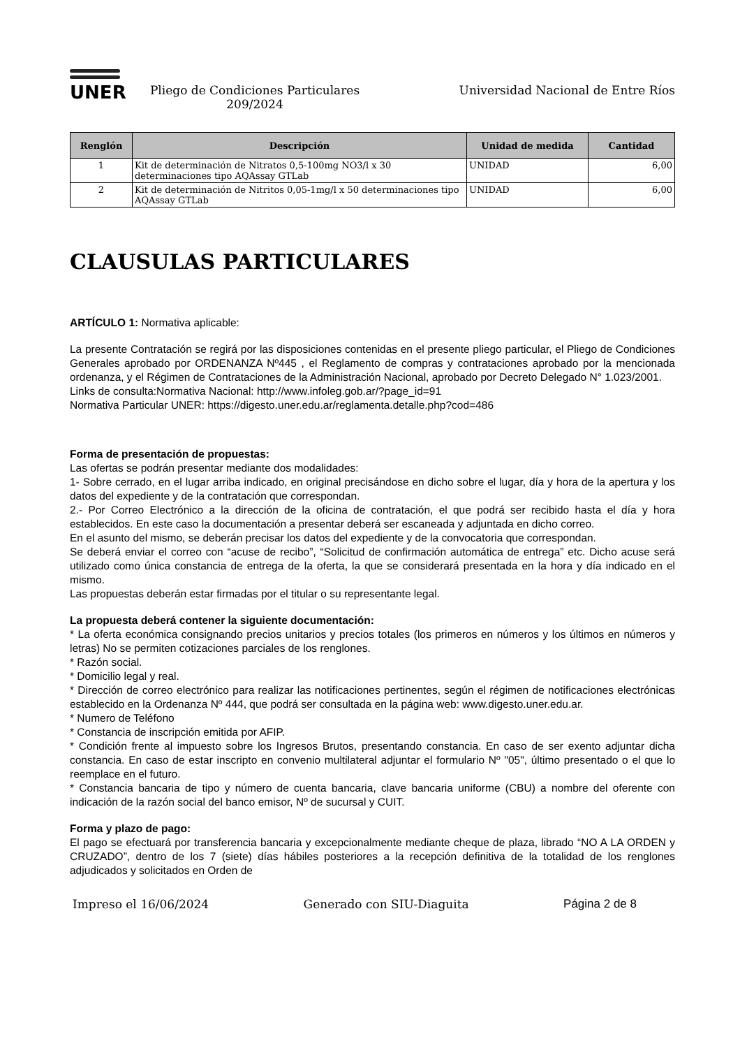UNER
Pliego de Condiciones Particulares
209/2024
Universidad Nacional de Entre Ríos
| Renglón | Descripción | Unidad de medida | Cantidad |
| --- | --- | --- | --- |
| 1 | Kit de determinación de Nitratos 0,5-100mg NO3/l x 30 determinaciones tipo AQAssay GTLab | UNIDAD | 6,00 |
| 2 | Kit de determinación de Nitritos 0,05-1mg/l x 50 determinaciones tipo AQAssay GTLab | UNIDAD | 6,00 |
CLAUSULAS PARTICULARES
ARTÍCULO 1: Normativa aplicable:
La presente Contratación se regirá por las disposiciones contenidas en el presente pliego particular, el Pliego de Condiciones Generales aprobado por ORDENANZA Nº445 , el Reglamento de compras y contrataciones aprobado por la mencionada ordenanza, y el Régimen de Contrataciones de la Administración Nacional, aprobado por Decreto Delegado N° 1.023/2001.
Links de consulta:Normativa Nacional: http://www.infoleg.gob.ar/?page_id=91
Normativa Particular UNER: https://digesto.uner.edu.ar/reglamenta.detalle.php?cod=486
Forma de presentación de propuestas:
Las ofertas se podrán presentar mediante dos modalidades:
1- Sobre cerrado, en el lugar arriba indicado, en original precisándose en dicho sobre el lugar, día y hora de la apertura y los datos del expediente y de la contratación que correspondan.
2.- Por Correo Electrónico a la dirección de la oficina de contratación, el que podrá ser recibido hasta el día y hora establecidos. En este caso la documentación a presentar deberá ser escaneada y adjuntada en dicho correo.
En el asunto del mismo, se deberán precisar los datos del expediente y de la convocatoria que correspondan.
Se deberá enviar el correo con “acuse de recibo”, “Solicitud de confirmación automática de entrega” etc. Dicho acuse será utilizado como única constancia de entrega de la oferta, la que se considerará presentada en la hora y día indicado en el mismo.
Las propuestas deberán estar firmadas por el titular o su representante legal.
La propuesta deberá contener la siguiente documentación:
* La oferta económica consignando precios unitarios y precios totales (los primeros en números y los últimos en números y letras) No se permiten cotizaciones parciales de los renglones.
* Razón social.
* Domicilio legal y real.
* Dirección de correo electrónico para realizar las notificaciones pertinentes, según el régimen de notificaciones electrónicas establecido en la Ordenanza Nº 444, que podrá ser consultada en la página web: www.digesto.uner.edu.ar.
* Numero de Teléfono
* Constancia de inscripción emitida por AFIP.
* Condición frente al impuesto sobre los Ingresos Brutos, presentando constancia. En caso de ser exento adjuntar dicha constancia. En caso de estar inscripto en convenio multilateral adjuntar el formulario Nº "05", último presentado o el que lo reemplace en el futuro.
* Constancia bancaria de tipo y número de cuenta bancaria, clave bancaria uniforme (CBU) a nombre del oferente con indicación de la razón social del banco emisor, Nº de sucursal y CUIT.
Forma y plazo de pago:
El pago se efectuará por transferencia bancaria y excepcionalmente mediante cheque de plaza, librado “NO A LA ORDEN y CRUZADO”, dentro de los 7 (siete) días hábiles posteriores a la recepción definitiva de la totalidad de los renglones adjudicados y solicitados en Orden de
Impreso el 16/06/2024 Generado con SIU-Diaguita Página 2 de 8